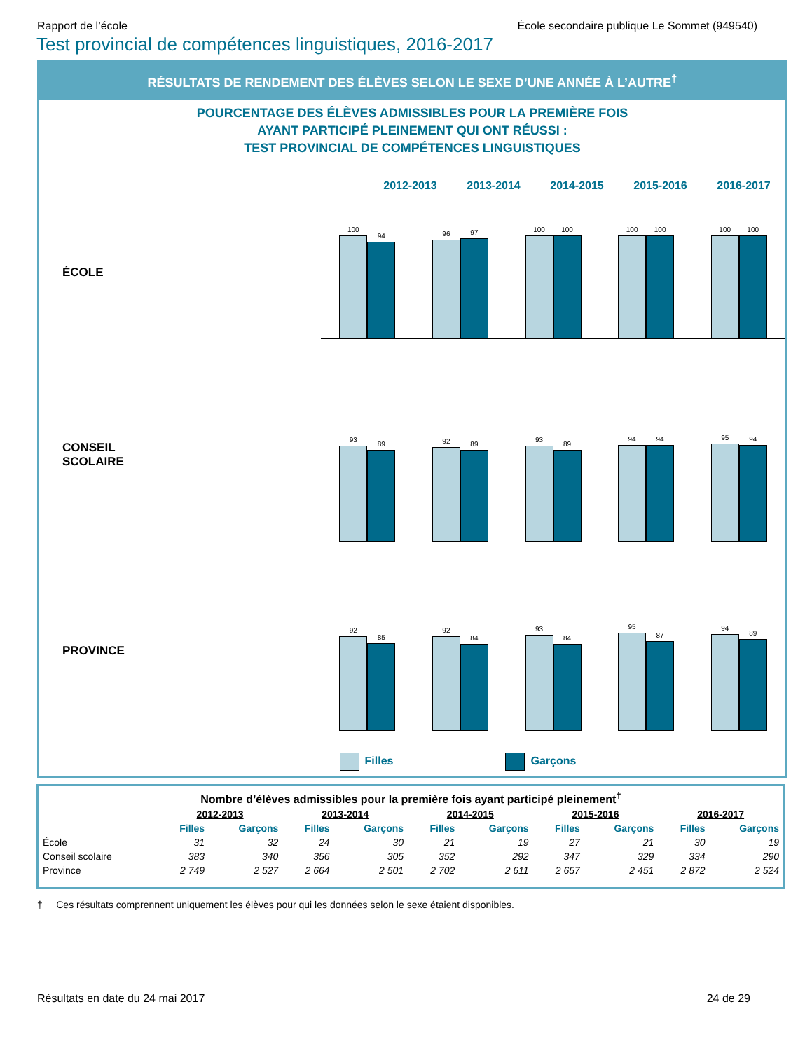Rapport de l’école École secondaire publique Le Sommet (949540)
Test provincial de compétences linguistiques, 2016-2017
RÉSULTATS DE RENDEMENT DES ÉLÈVES SELON LE SEXE D’UNE ANNÉE À L’AUTRE<sup>†</sup>
POURCENTAGE DES ÉLÈVES ADMISSIBLES POUR LA PREMIÈRE FOIS
AYANT PARTICIPÉ PLEINEMENT QUI ONT RÉUSSI :
TEST PROVINCIAL DE COMPÉTENCES LINGUISTIQUES
2012-2013 2013-2014 2014-2015 2015-2016 2016-2017
ÉCOLE
100
94
96
97
100
100
100
100
100
100
CONSEIL
SCOLAIRE
93
89
92
89
93
89
94
94
95
94
PROVINCE
92
85
92
84
93
84
95
87
94
89
Filles Garçons
| Nombre d’élèves admissibles pour la première fois ayant participé pleinement<sup>†</sup> | | | | | | | | | | |
| --- | --- | --- | --- | --- | --- | --- | --- | --- | --- | --- |
| | 2012-2013 | | 2013-2014 | | 2014-2015 | | 2015-2016 | | 2016-2017 | |
| | Filles | Garçons | Filles | Garçons | Filles | Garçons | Filles | Garçons | Filles | Garçons |
| École | 31 | 32 | 24 | 30 | 21 | 19 | 27 | 21 | 30 | 19 |
| Conseil scolaire | 383 | 340 | 356 | 305 | 352 | 292 | 347 | 329 | 334 | 290 |
| Province | 2 749 | 2 527 | 2 664 | 2 501 | 2 702 | 2 611 | 2 657 | 2 451 | 2 872 | 2 524 |
† Ces résultats comprennent uniquement les élèves pour qui les données selon le sexe étaient disponibles.
Résultats en date du 24 mai 2017 24 de 29